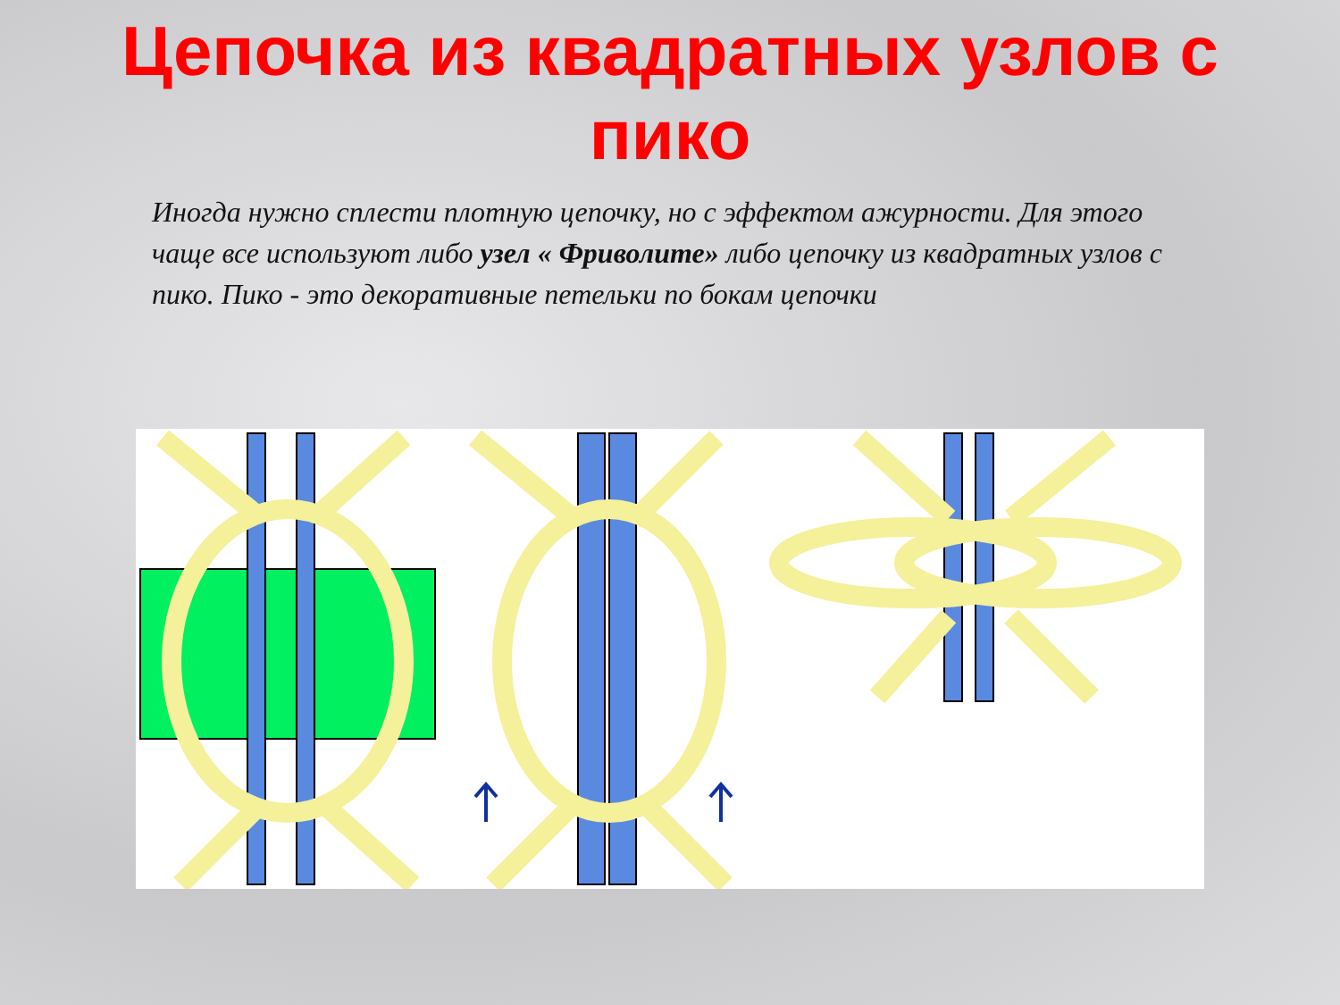Цепочка из квадратных узлов с
пико
Иногда нужно сплести плотную цепочку, но с эффектом ажурности. Для этого чаще все используют либо узел « Фриволите» либо цепочку из квадратных узлов с пико. Пико - это декоративные петельки по бокам цепочки